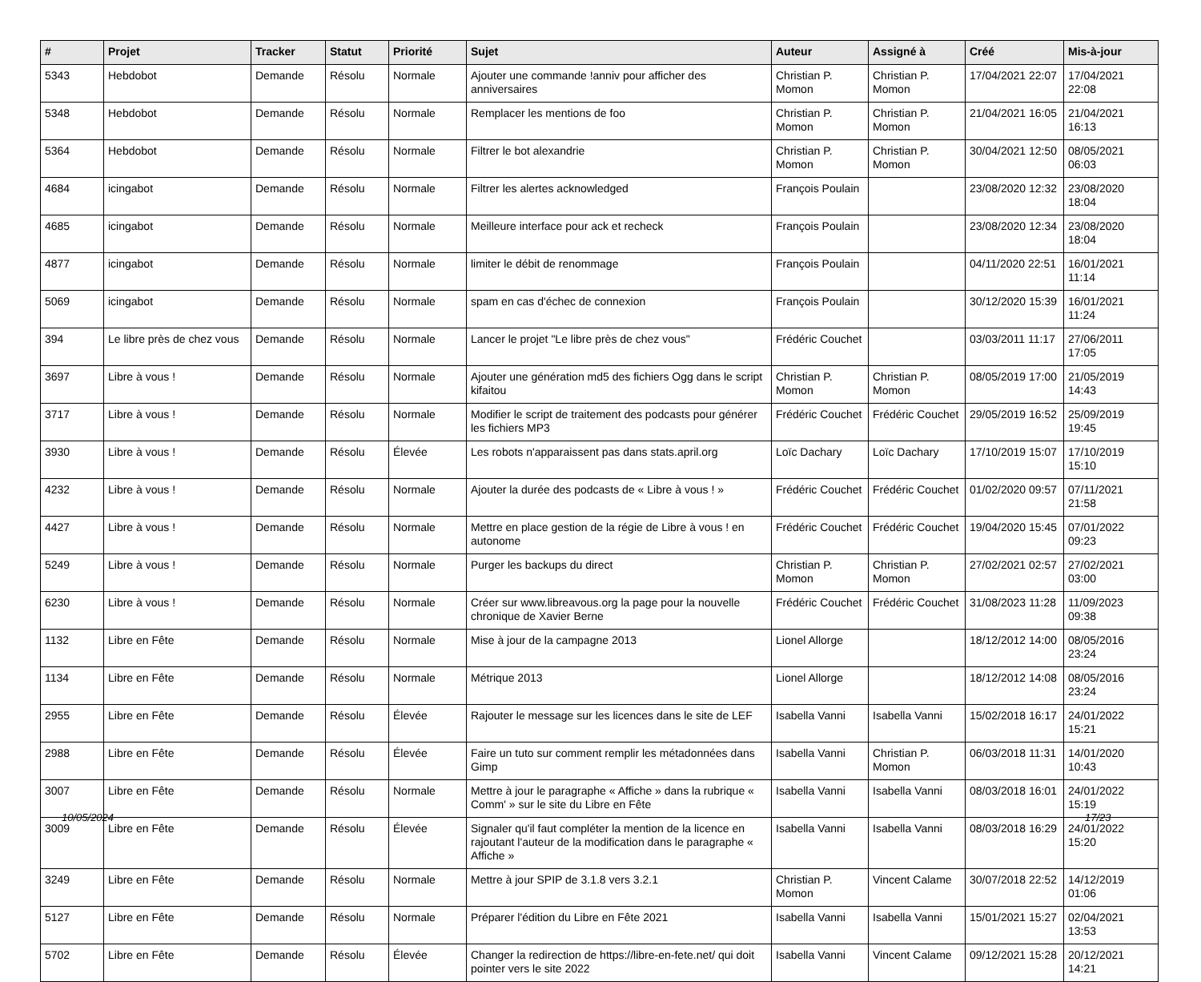| # | Projet | Tracker | Statut | Priorité | Sujet | Auteur | Assigné à | Créé | Mis-à-jour |
| --- | --- | --- | --- | --- | --- | --- | --- | --- | --- |
| 5343 | Hebdobot | Demande | Résolu | Normale | Ajouter une commande !anniv pour afficher des anniversaires | Christian P. Momon | Christian P. Momon | 17/04/2021 22:07 | 17/04/2021 22:08 |
| 5348 | Hebdobot | Demande | Résolu | Normale | Remplacer les mentions de foo | Christian P. Momon | Christian P. Momon | 21/04/2021 16:05 | 21/04/2021 16:13 |
| 5364 | Hebdobot | Demande | Résolu | Normale | Filtrer le bot alexandrie | Christian P. Momon | Christian P. Momon | 30/04/2021 12:50 | 08/05/2021 06:03 |
| 4684 | icingabot | Demande | Résolu | Normale | Filtrer les alertes acknowledged | François Poulain | | 23/08/2020 12:32 | 23/08/2020 18:04 |
| 4685 | icingabot | Demande | Résolu | Normale | Meilleure interface pour ack et recheck | François Poulain | | 23/08/2020 12:34 | 23/08/2020 18:04 |
| 4877 | icingabot | Demande | Résolu | Normale | limiter le débit de renommage | François Poulain | | 04/11/2020 22:51 | 16/01/2021 11:14 |
| 5069 | icingabot | Demande | Résolu | Normale | spam en cas d'échec de connexion | François Poulain | | 30/12/2020 15:39 | 16/01/2021 11:24 |
| 394 | Le libre près de chez vous | Demande | Résolu | Normale | Lancer le projet "Le libre près de chez vous" | Frédéric Couchet | | 03/03/2011 11:17 | 27/06/2011 17:05 |
| 3697 | Libre à vous ! | Demande | Résolu | Normale | Ajouter une génération md5 des fichiers Ogg dans le script kifaitou | Christian P. Momon | Christian P. Momon | 08/05/2019 17:00 | 21/05/2019 14:43 |
| 3717 | Libre à vous ! | Demande | Résolu | Normale | Modifier le script de traitement des podcasts pour générer les fichiers MP3 | Frédéric Couchet | Frédéric Couchet | 29/05/2019 16:52 | 25/09/2019 19:45 |
| 3930 | Libre à vous ! | Demande | Résolu | Élevée | Les robots n'apparaissent pas dans stats.april.org | Loïc Dachary | Loïc Dachary | 17/10/2019 15:07 | 17/10/2019 15:10 |
| 4232 | Libre à vous ! | Demande | Résolu | Normale | Ajouter la durée des podcasts de « Libre à vous ! » | Frédéric Couchet | Frédéric Couchet | 01/02/2020 09:57 | 07/11/2021 21:58 |
| 4427 | Libre à vous ! | Demande | Résolu | Normale | Mettre en place gestion de la régie de Libre à vous ! en autonome | Frédéric Couchet | Frédéric Couchet | 19/04/2020 15:45 | 07/01/2022 09:23 |
| 5249 | Libre à vous ! | Demande | Résolu | Normale | Purger les backups du direct | Christian P. Momon | Christian P. Momon | 27/02/2021 02:57 | 27/02/2021 03:00 |
| 6230 | Libre à vous ! | Demande | Résolu | Normale | Créer sur www.libreavous.org la page pour la nouvelle chronique de Xavier Berne | Frédéric Couchet | Frédéric Couchet | 31/08/2023 11:28 | 11/09/2023 09:38 |
| 1132 | Libre en Fête | Demande | Résolu | Normale | Mise à jour de la campagne 2013 | Lionel Allorge | | 18/12/2012 14:00 | 08/05/2016 23:24 |
| 1134 | Libre en Fête | Demande | Résolu | Normale | Métrique 2013 | Lionel Allorge | | 18/12/2012 14:08 | 08/05/2016 23:24 |
| 2955 | Libre en Fête | Demande | Résolu | Élevée | Rajouter le message sur les licences dans le site de LEF | Isabella Vanni | Isabella Vanni | 15/02/2018 16:17 | 24/01/2022 15:21 |
| 2988 | Libre en Fête | Demande | Résolu | Élevée | Faire un tuto sur comment remplir les métadonnées dans Gimp | Isabella Vanni | Christian P. Momon | 06/03/2018 11:31 | 14/01/2020 10:43 |
| 3007 | Libre en Fête | Demande | Résolu | Normale | Mettre à jour le paragraphe « Affiche » dans la rubrique « Comm' » sur le site du Libre en Fête | Isabella Vanni | Isabella Vanni | 08/03/2018 16:01 | 24/01/2022 15:19 |
| 3009 | Libre en Fête | Demande | Résolu | Élevée | Signaler qu'il faut compléter la mention de la licence en rajoutant l'auteur de la modification dans le paragraphe « Affiche » | Isabella Vanni | Isabella Vanni | 08/03/2018 16:29 | 24/01/2022 15:20 |
| 3249 | Libre en Fête | Demande | Résolu | Normale | Mettre à jour SPIP de 3.1.8 vers 3.2.1 | Christian P. Momon | Vincent Calame | 30/07/2018 22:52 | 14/12/2019 01:06 |
| 5127 | Libre en Fête | Demande | Résolu | Normale | Préparer l'édition du Libre en Fête 2021 | Isabella Vanni | Isabella Vanni | 15/01/2021 15:27 | 02/04/2021 13:53 |
| 5702 | Libre en Fête | Demande | Résolu | Élevée | Changer la redirection de https://libre-en-fete.net/ qui doit pointer vers le site 2022 | Isabella Vanni | Vincent Calame | 09/12/2021 15:28 | 20/12/2021 14:21 |
10/05/2024 17/23